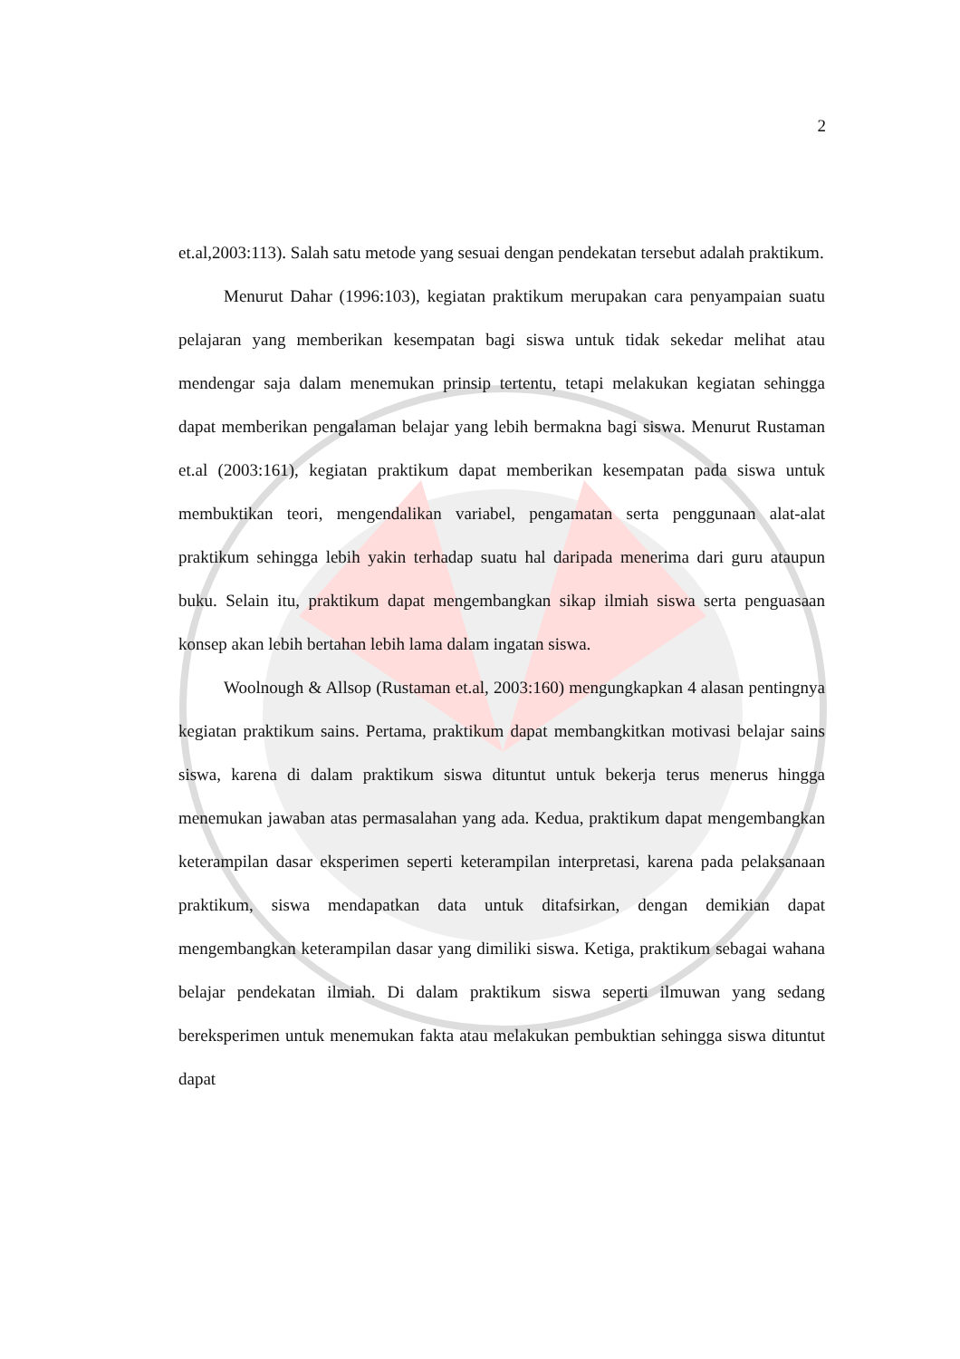2
et.al,2003:113). Salah satu metode yang sesuai dengan pendekatan tersebut adalah praktikum.
Menurut Dahar (1996:103), kegiatan praktikum merupakan cara penyampaian suatu pelajaran yang memberikan kesempatan bagi siswa untuk tidak sekedar melihat atau mendengar saja dalam menemukan prinsip tertentu, tetapi melakukan kegiatan sehingga dapat memberikan pengalaman belajar yang lebih bermakna bagi siswa. Menurut Rustaman et.al (2003:161), kegiatan praktikum dapat memberikan kesempatan pada siswa untuk membuktikan teori, mengendalikan variabel, pengamatan serta penggunaan alat-alat praktikum sehingga lebih yakin terhadap suatu hal daripada menerima dari guru ataupun buku. Selain itu, praktikum dapat mengembangkan sikap ilmiah siswa serta penguasaan konsep akan lebih bertahan lebih lama dalam ingatan siswa.
Woolnough & Allsop (Rustaman et.al, 2003:160) mengungkapkan 4 alasan pentingnya kegiatan praktikum sains. Pertama, praktikum dapat membangkitkan motivasi belajar sains siswa, karena di dalam praktikum siswa dituntut untuk bekerja terus menerus hingga menemukan jawaban atas permasalahan yang ada. Kedua, praktikum dapat mengembangkan keterampilan dasar eksperimen seperti keterampilan interpretasi, karena pada pelaksanaan praktikum, siswa mendapatkan data untuk ditafsirkan, dengan demikian dapat mengembangkan keterampilan dasar yang dimiliki siswa. Ketiga, praktikum sebagai wahana belajar pendekatan ilmiah. Di dalam praktikum siswa seperti ilmuwan yang sedang bereksperimen untuk menemukan fakta atau melakukan pembuktian sehingga siswa dituntut dapat